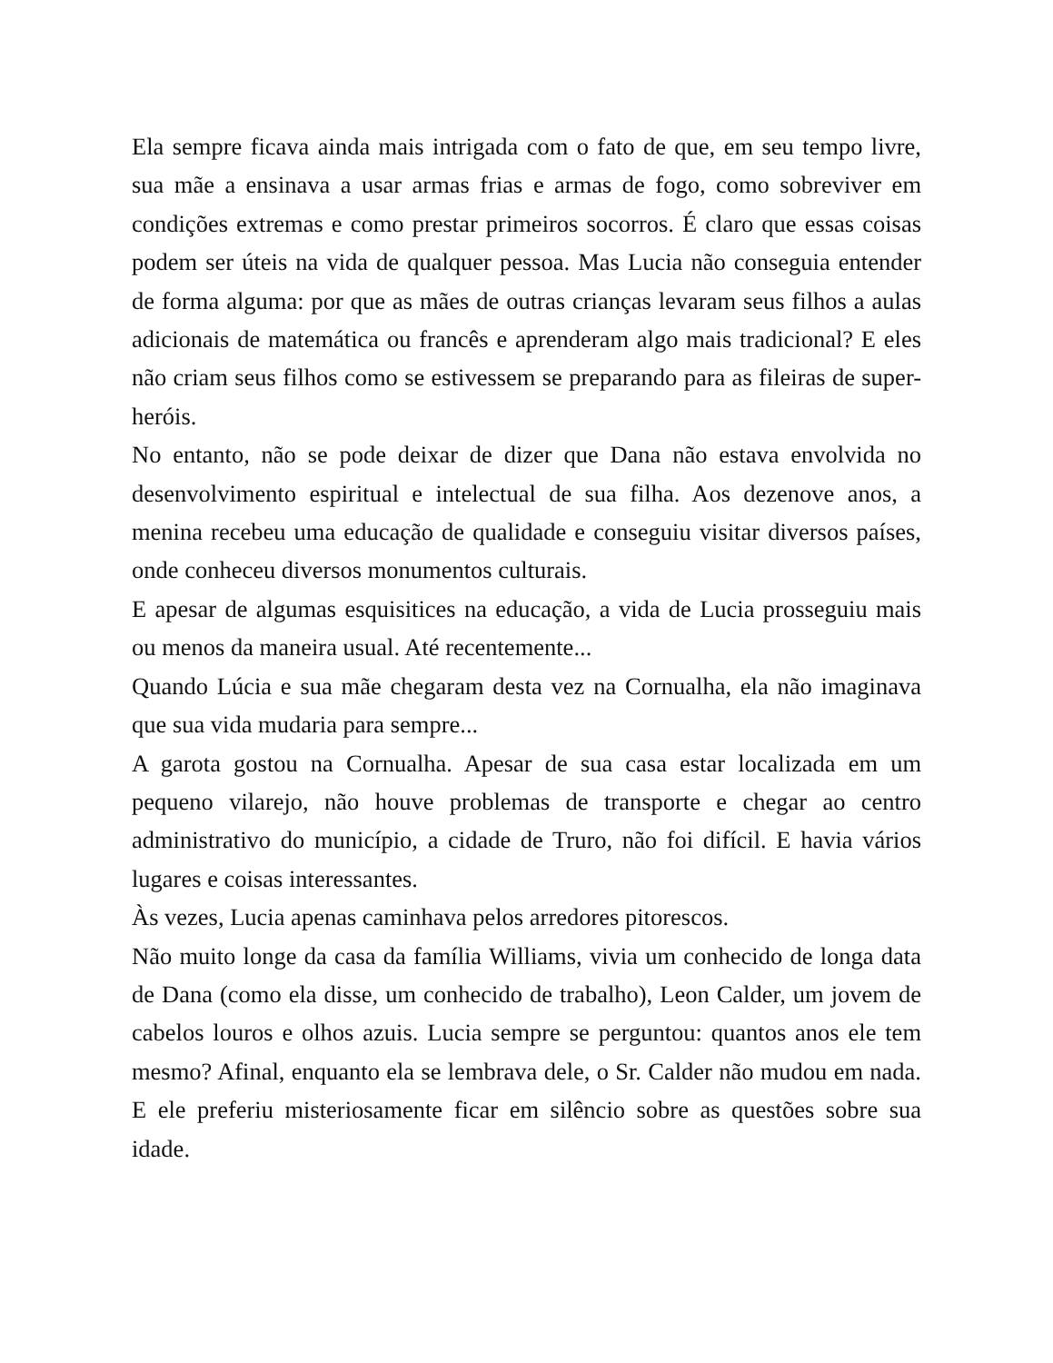Ela sempre ficava ainda mais intrigada com o fato de que, em seu tempo livre, sua mãe a ensinava a usar armas frias e armas de fogo, como sobreviver em condições extremas e como prestar primeiros socorros. É claro que essas coisas podem ser úteis na vida de qualquer pessoa. Mas Lucia não conseguia entender de forma alguma: por que as mães de outras crianças levaram seus filhos a aulas adicionais de matemática ou francês e aprenderam algo mais tradicional? E eles não criam seus filhos como se estivessem se preparando para as fileiras de super-heróis.
No entanto, não se pode deixar de dizer que Dana não estava envolvida no desenvolvimento espiritual e intelectual de sua filha. Aos dezenove anos, a menina recebeu uma educação de qualidade e conseguiu visitar diversos países, onde conheceu diversos monumentos culturais.
E apesar de algumas esquisitices na educação, a vida de Lucia prosseguiu mais ou menos da maneira usual. Até recentemente...
Quando Lúcia e sua mãe chegaram desta vez na Cornualha, ela não imaginava que sua vida mudaria para sempre...
A garota gostou na Cornualha. Apesar de sua casa estar localizada em um pequeno vilarejo, não houve problemas de transporte e chegar ao centro administrativo do município, a cidade de Truro, não foi difícil. E havia vários lugares e coisas interessantes.
Às vezes, Lucia apenas caminhava pelos arredores pitorescos.
Não muito longe da casa da família Williams, vivia um conhecido de longa data de Dana (como ela disse, um conhecido de trabalho), Leon Calder, um jovem de cabelos louros e olhos azuis. Lucia sempre se perguntou: quantos anos ele tem mesmo? Afinal, enquanto ela se lembrava dele, o Sr. Calder não mudou em nada. E ele preferiu misteriosamente ficar em silêncio sobre as questões sobre sua idade.